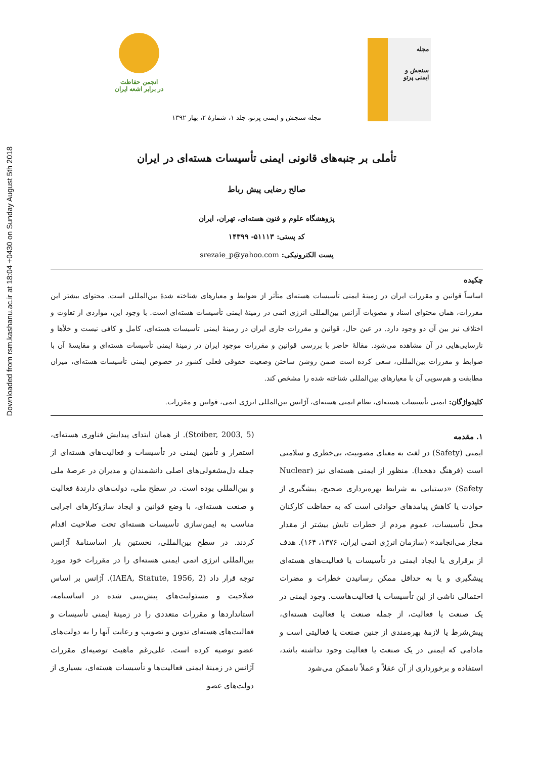Downloaded from rsm.kashanu.ac.ir at 18:04 +0430 on Sunday August 5th 2018
انجمن حفاظت
در برابر اشعه ایران
مجله
سنجش و ایمنی پرتو
مجله سنجش و ایمنی پرتو، جلد ۱، شمارهٔ ۲، بهار ۱۳۹۲
تأملی بر جنبه‌های قانونی ایمنی تأسیسات هسته‌ای در ایران
صالح رضایی پیش رباط
پژوهشگاه علوم و فنون هسته‌ای، تهران، ایران
کد پستی: ۵۱۱۱۳- ۱۴۳۹۹
پست الکترونیکی: srezaie_p@yahoo.com
چکیده
اساساً قوانین و مقررات ایران در زمینهٔ ایمنی تأسیسات هسته‌ای متأثر از ضوابط و معیارهای شناخته شدهٔ بین‌المللی است. محتوای بیشتر این مقررات، همان محتوای اسناد و مصوبات آژانس بین‌المللی انرژی اتمی در زمینهٔ ایمنی تأسیسات هسته‌ای است. با وجود این، مواردی از تفاوت و اختلاف نیز بین آن دو وجود دارد. در عین حال، قوانین و مقررات جاری ایران در زمینهٔ ایمنی تأسیسات هسته‌ای، کامل و کافی نیست و خلأها و نارسایی‌هایی در آن مشاهده می‌شود. مقالهٔ حاضر با بررسی قوانین و مقررات موجود ایران در زمینهٔ ایمنی تأسیسات هسته‌ای و مقایسهٔ آن با ضوابط و مقررات بین‌المللی، سعی کرده است ضمن روشن ساختن وضعیت حقوقی فعلی کشور در خصوص ایمنی تأسیسات هسته‌ای، میزان مطابقت و هم‌سویی آن با معیارهای بین‌المللی شناخته شده را مشخص کند.
کلیدواژگان: ایمنی تأسیسات هسته‌ای، نظام ایمنی هسته‌ای، آژانس بین‌المللی انرژی اتمی، قوانین و مقررات.
۱. مقدمه
ایمنی (Safety) در لغت به معنای مصونیت، بی‌خطری و سلامتی است (فرهنگ دهخدا). منظور از ایمنی هسته‌ای نیز (Nuclear Safety) «دستیابی به شرایط بهره‌برداری صحیح، پیشگیری از حوادث یا کاهش پیامدهای حوادثی است که به حفاظت کارکنان محل تأسیسات، عموم مردم از خطرات تابش بیشتر از مقدار مجاز می‌انجامد» (سازمان انرژی اتمی ایران، ۱۳۷۶، ۱۶۴). هدف از برقراری یا ایجاد ایمنی در تأسیسات یا فعالیت‌های هسته‌ای پیشگیری و یا به حداقل ممکن رسانیدن خطرات و مضرات احتمالی ناشی از این تأسیسات یا فعالیت‌هاست. وجود ایمنی در یک صنعت یا فعالیت، از جمله صنعت یا فعالیت هسته‌ای، پیش‌شرط یا لازمهٔ بهره‌مندی از چنین صنعت یا فعالیتی است و مادامی که ایمنی در یک صنعت یا فعالیت وجود نداشته باشد، استفاده و برخورداری از آن عقلاً و عملاً ناممکن می‌شود
(Stoiber, 2003, 5). از همان ابتدای پیدایش فناوری هسته‌ای، استقرار و تأمین ایمنی در تأسیسات و فعالیت‌های هسته‌ای از جمله دل‌مشغولی‌های اصلی دانشمندان و مدیران در عرصهٔ ملی و بین‌المللی بوده است. در سطح ملی، دولت‌های دارندهٔ فعالیت و صنعت هسته‌ای، با وضع قوانین و ایجاد سازوکارهای اجرایی مناسب به ایمن‌سازی تأسیسات هسته‌ای تحت صلاحیت اقدام کردند. در سطح بین‌المللی، نخستین بار اساسنامهٔ آژانس بین‌المللی انرژی اتمی ایمنی هسته‌ای را در مقررات خود مورد توجه قرار داد (IAEA, Statute, 1956, 2). آژانس بر اساس صلاحیت و مسئولیت‌های پیش‌بینی شده در اساسنامه، استانداردها و مقررات متعددی را در زمینهٔ ایمنی تأسیسات و فعالیت‌های هسته‌ای تدوین و تصویب و رعایت آنها را به دولت‌های عضو توصیه کرده است. علی‌رغم ماهیت توصیه‌ای مقررات آژانس در زمینهٔ ایمنی فعالیت‌ها و تأسیسات هسته‌ای، بسیاری از دولت‌های عضو